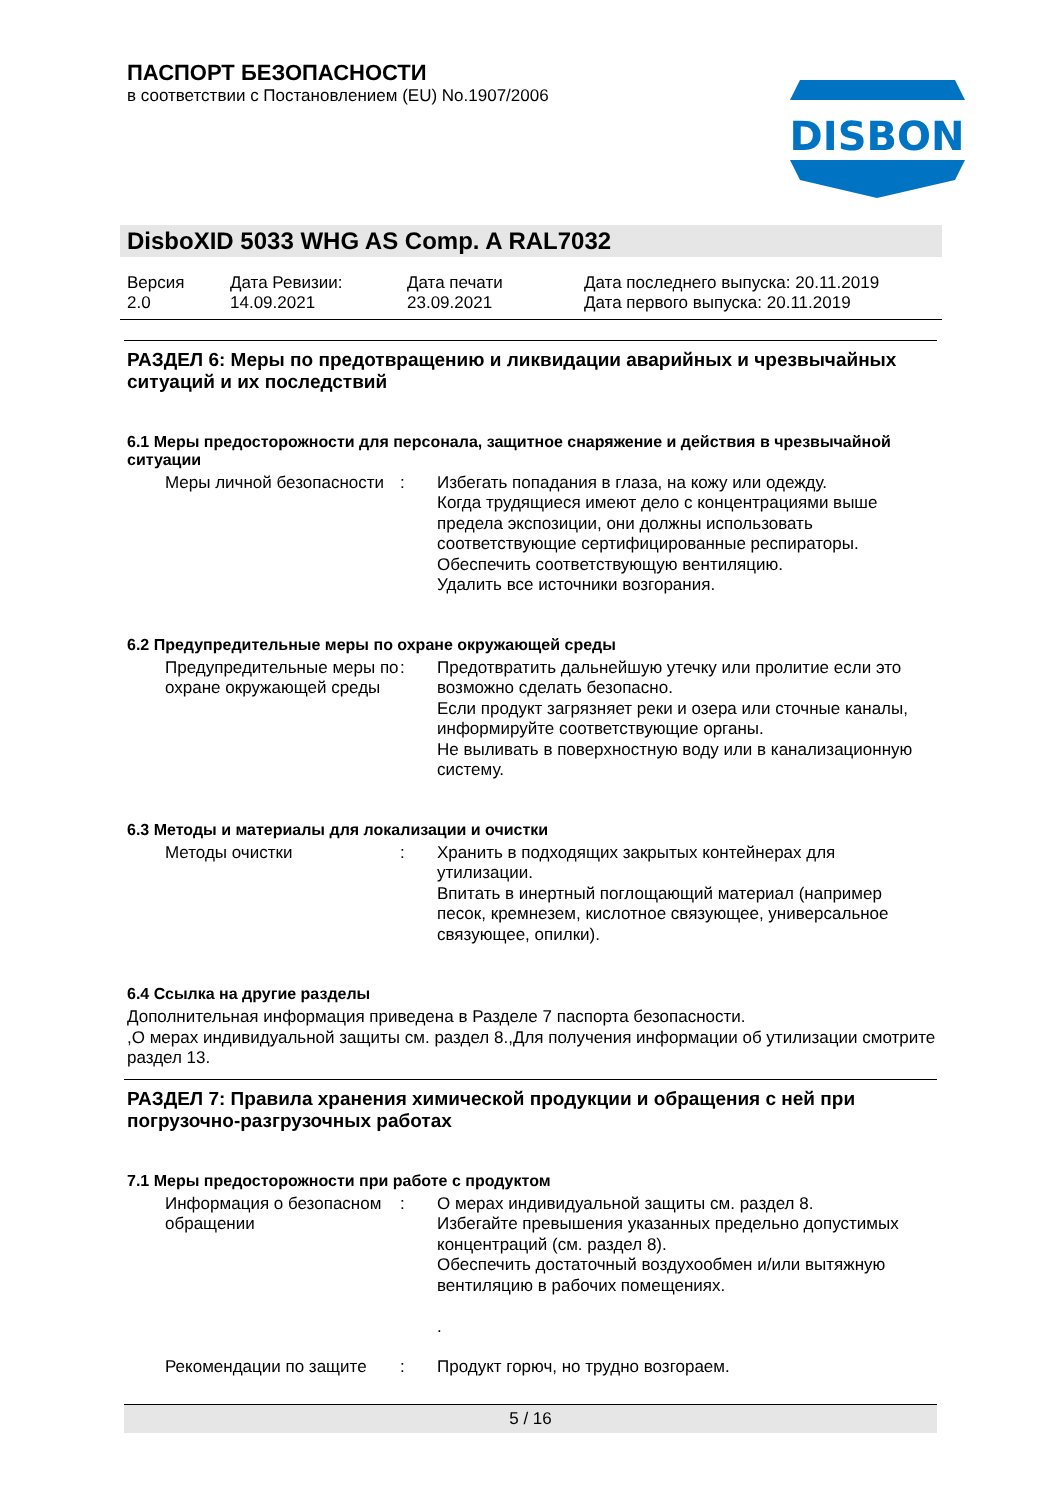ПАСПОРТ БЕЗОПАСНОСТИ
в соответствии с Постановлением (EU) No.1907/2006
DISBON
DisboXID 5033 WHG AS Comp. A RAL7032
Версия
2.0
Дата Ревизии:
14.09.2021
Дата печати
23.09.2021
Дата последнего выпуска: 20.11.2019
Дата первого выпуска: 20.11.2019
РАЗДЕЛ 6: Меры по предотвращению и ликвидации аварийных и чрезвычайных ситуаций и их последствий
6.1 Меры предосторожности для персонала, защитное снаряжение и действия в чрезвычайной ситуации
Меры личной безопасности
: Избегать попадания в глаза, на кожу или одежду.
Когда трудящиеся имеют дело с концентрациями выше предела экспозиции, они должны использовать соответствующие сертифицированные респираторы.
Обеспечить соответствующую вентиляцию.
Удалить все источники возгорания.
6.2 Предупредительные меры по охране окружающей среды
Предупредительные меры по охране окружающей среды
: Предотвратить дальнейшую утечку или пролитие если это возможно сделать безопасно.
Если продукт загрязняет реки и озера или сточные каналы, информируйте соответствующие органы.
Не выливать в поверхностную воду или в канализационную систему.
6.3 Методы и материалы для локализации и очистки
Методы очистки : Хранить в подходящих закрытых контейнерах для утилизации.
Впитать в инертный поглощающий материал (например песок, кремнезем, кислотное связующее, универсальное связующее, опилки).
6.4 Ссылка на другие разделы
Дополнительная информация приведена в Разделе 7 паспорта безопасности.
,О мерах индивидуальной защиты см. раздел 8.,Для получения информации об утилизации смотрите раздел 13.
РАЗДЕЛ 7: Правила хранения химической продукции и обращения с ней при погрузочно-разгрузочных работах
7.1 Меры предосторожности при работе с продуктом
Информация о безопасном обращении
: О мерах индивидуальной защиты см. раздел 8.
Избегайте превышения указанных предельно допустимых концентраций (см. раздел 8).
Обеспечить достаточный воздухообмен и/или вытяжную вентиляцию в рабочих помещениях.
.
Рекомендации по защите : Продукт горюч, но трудно возгораем.
5 / 16